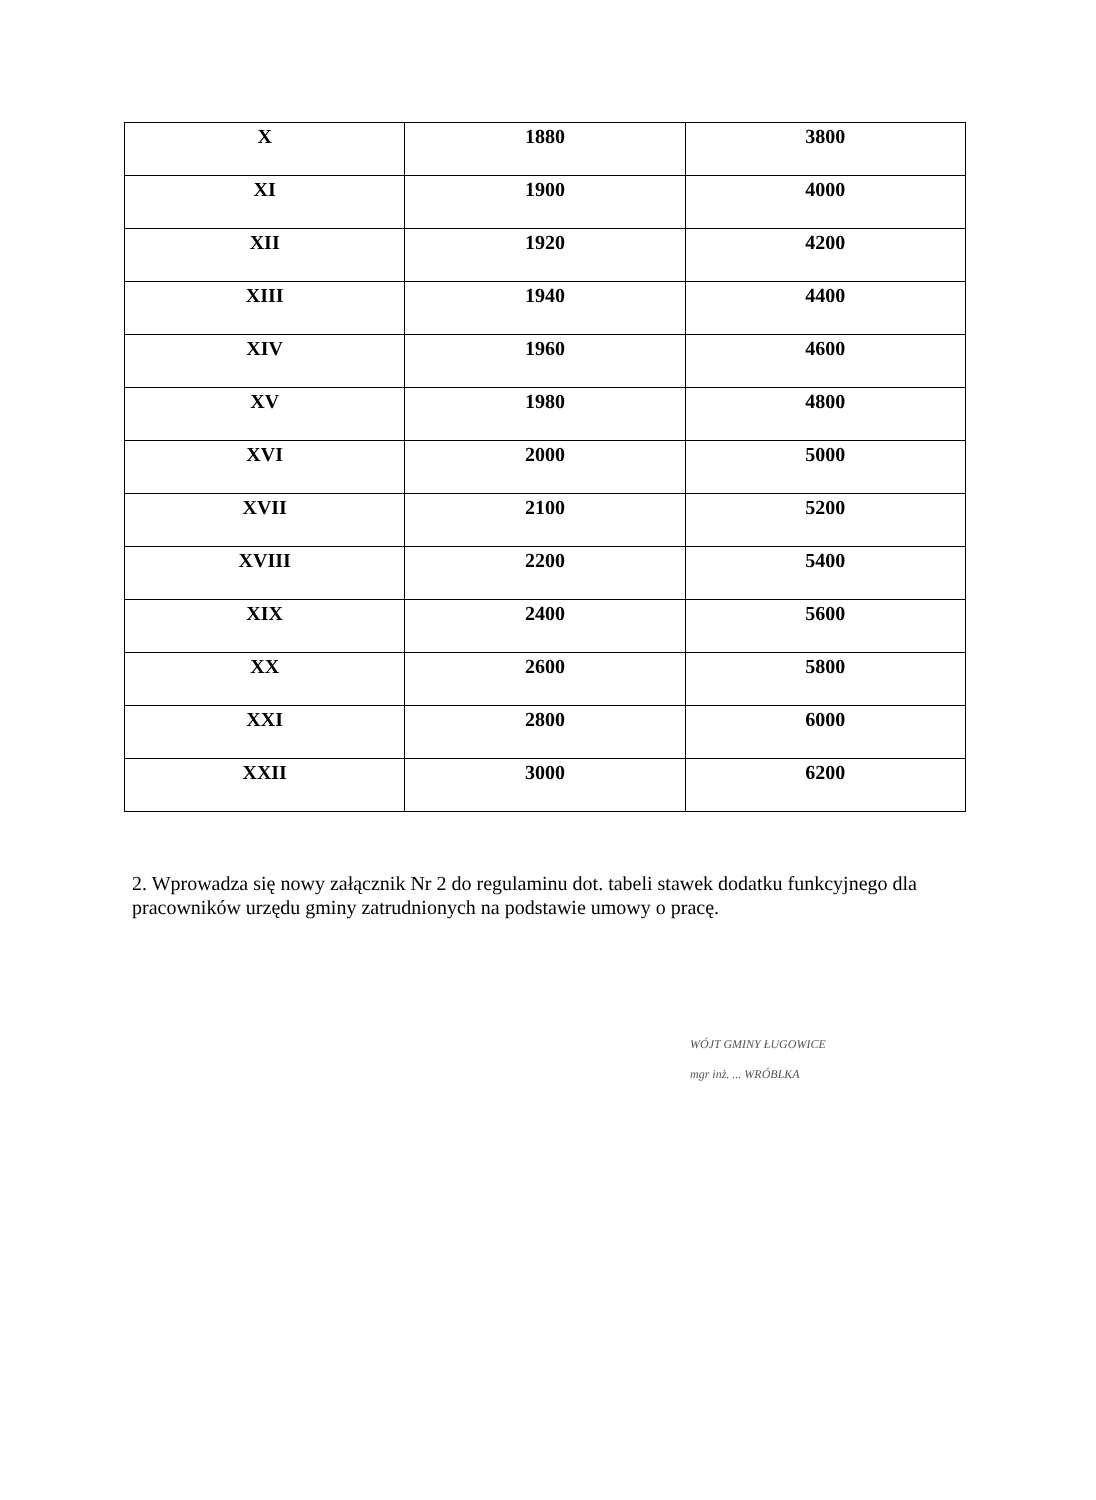| X | 1880 | 3800 |
| XI | 1900 | 4000 |
| XII | 1920 | 4200 |
| XIII | 1940 | 4400 |
| XIV | 1960 | 4600 |
| XV | 1980 | 4800 |
| XVI | 2000 | 5000 |
| XVII | 2100 | 5200 |
| XVIII | 2200 | 5400 |
| XIX | 2400 | 5600 |
| XX | 2600 | 5800 |
| XXI | 2800 | 6000 |
| XXII | 3000 | 6200 |
2. Wprowadza się nowy załącznik Nr 2 do regulaminu dot. tabeli stawek dodatku funkcyjnego dla pracowników urzędu gminy zatrudnionych na podstawie umowy o pracę.
WÓJT GMINY ŁUGOWICE
mgr inż. ... WRÓBLKA